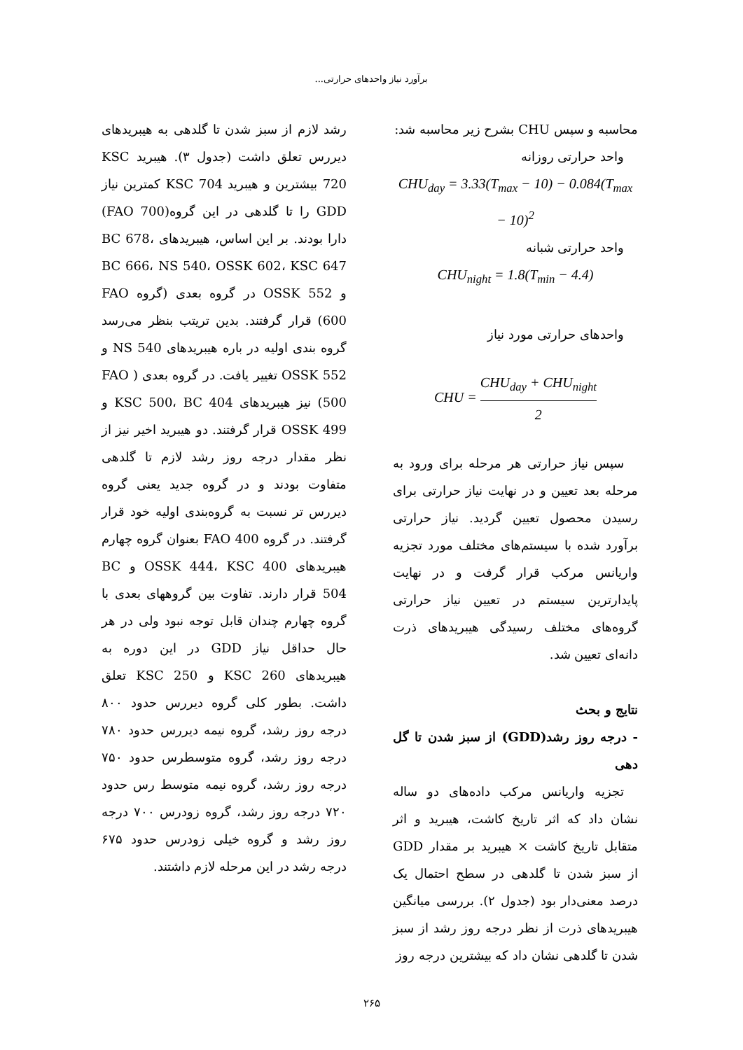برآورد نیاز واحدهای حرارتی...
محاسبه و سپس CHU بشرح زیر محاسبه شد:
واحد حرارتی روزانه
CHU<sub>day</sub> = 3.33(T<sub>max</sub> − 10) − 0.084(T<sub>max</sub> − 10)<sup>2</sup>
واحد حرارتی شبانه
CHU<sub>night</sub> = 1.8(T<sub>min</sub> − 4.4)
واحدهای حرارتی مورد نیاز
CHU = CHU<sub>day</sub> + CHU<sub>night</sub> 2
سپس نیاز حرارتی هر مرحله برای ورود به مرحله بعد تعیین و در نهایت نیاز حرارتی برای رسیدن محصول تعیین گردید. نیاز حرارتی برآورد شده با سیستم‌های مختلف مورد تجزیه واریانس مرکب قرار گرفت و در نهایت پایدارترین سیستم در تعیین نیاز حرارتی گروه‌های مختلف رسیدگی هیبریدهای ذرت دانه‌ای تعیین شد.
نتایج و بحث
- درجه روز رشد(GDD) از سبز شدن تا گل دهی
تجزیه واریانس مرکب داده‌های دو ساله نشان داد که اثر تاریخ کاشت، هیبرید و اثر متقابل تاریخ کاشت × هیبرید بر مقدار GDD از سبز شدن تا گلدهی در سطح احتمال یک درصد معنی‌دار بود (جدول ۲). بررسی میانگین هیبریدهای ذرت از نظر درجه روز رشد از سبز شدن تا گلدهی نشان داد که بیشترین درجه روز
رشد لازم از سبز شدن تا گلدهی به هیبریدهای دیررس تعلق داشت (جدول ۳). هیبرید KSC 720 بیشترین و هیبرید KSC 704 کمترین نیاز GDD را تا گلدهی در این گروه(FAO 700) دارا بودند. بر این اساس، هیبریدهای BC 678، BC 666، NS 540، OSSK 602، KSC 647 و OSSK 552 در گروه بعدی (گروه FAO 600) قرار گرفتند. بدین تریتب بنظر می‌رسد گروه بندی اولیه در باره هیبریدهای NS 540 و OSSK 552 تغییر یافت. در گروه بعدی ( FAO 500) نیز هیبریدهای KSC 500، BC 404 و OSSK 499 قرار گرفتند. دو هیبرید اخیر نیز از نظر مقدار درجه روز رشد لازم تا گلدهی متفاوت بودند و در گروه جدید یعنی گروه دیررس تر نسبت به گروه‌بندی اولیه خود قرار گرفتند. در گروه FAO 400 بعنوان گروه چهارم هیبریدهای OSSK 444، KSC 400 و BC 504 قرار دارند. تفاوت بین گروههای بعدی با گروه چهارم چندان قابل توجه نبود ولی در هر حال حداقل نیاز GDD در این دوره به هیبریدهای KSC 260 و KSC 250 تعلق داشت. بطور کلی گروه دیررس حدود ۸۰۰ درجه روز رشد، گروه نیمه دیررس حدود ۷۸۰ درجه روز رشد، گروه متوسطرس حدود ۷۵۰ درجه روز رشد، گروه نیمه متوسط رس حدود ۷۲۰ درجه روز رشد، گروه زودرس ۷۰۰ درجه روز رشد و گروه خیلی زودرس حدود ۶۷۵ درجه رشد در این مرحله لازم داشتند.
۲۶۵